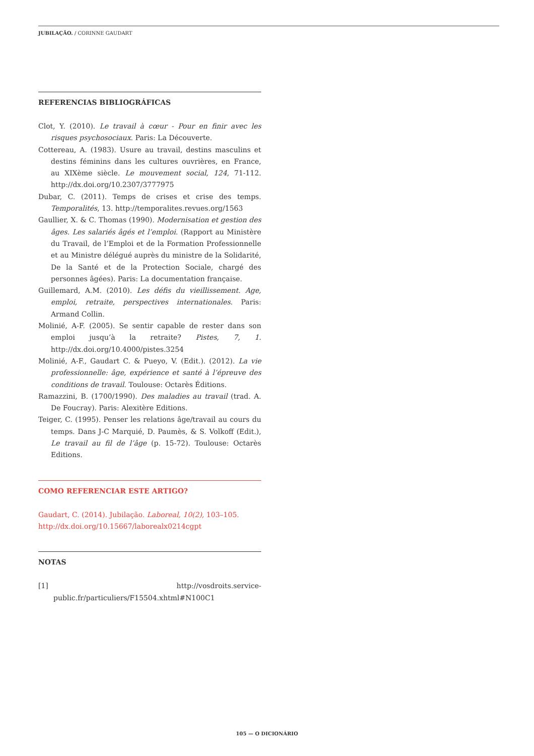JUBILAÇÃO. / CORINNE GAUDART
REFERENCIAS BIBLIOGRÁFICAS
Clot, Y. (2010). Le travail à cœur - Pour en finir avec les risques psychosociaux. Paris: La Découverte.
Cottereau, A. (1983). Usure au travail, destins masculins et destins féminins dans les cultures ouvrières, en France, au XIXème siècle. Le mouvement social, 124, 71-112. http://dx.doi.org/10.2307/3777975
Dubar, C. (2011). Temps de crises et crise des temps. Temporalités, 13. http://temporalites.revues.org/1563
Gaullier, X. & C. Thomas (1990). Modernisation et gestion des âges. Les salariés âgés et l’emploi. (Rapport au Ministère du Travail, de l’Emploi et de la Formation Professionnelle et au Ministre délégué auprès du ministre de la Solidarité, De la Santé et de la Protection Sociale, chargé des personnes âgées). Paris: La documentation française.
Guillemard, A.M. (2010). Les défis du vieillissement. Age, emploi, retraite, perspectives internationales. Paris: Armand Collin.
Molinié, A-F. (2005). Se sentir capable de rester dans son emploi jusqu’à la retraite? Pistes, 7, 1. http://dx.doi.org/10.4000/pistes.3254
Molinié, A-F., Gaudart C. & Pueyo, V. (Edit.). (2012). La vie professionnelle: âge, expérience et santé à l’épreuve des conditions de travail. Toulouse: Octarès Éditions.
Ramazzini, B. (1700/1990). Des maladies au travail (trad. A. De Foucray). Paris: Alexitère Editions.
Teiger, C. (1995). Penser les relations âge/travail au cours du temps. Dans J-C Marquié, D. Paumès, & S. Volkoff (Edit.), Le travail au fil de l’âge (p. 15-72). Toulouse: Octarès Editions.
COMO REFERENCIAR ESTE ARTIGO?
Gaudart, C. (2014). Jubilação. Laboreal, 10(2), 103–105.
http://dx.doi.org/10.15667/laborealx0214cgpt
NOTAS
[1] http://vosdroits.service-public.fr/particuliers/F15504.xhtml#N100C1
105 — O DICIONÁRIO